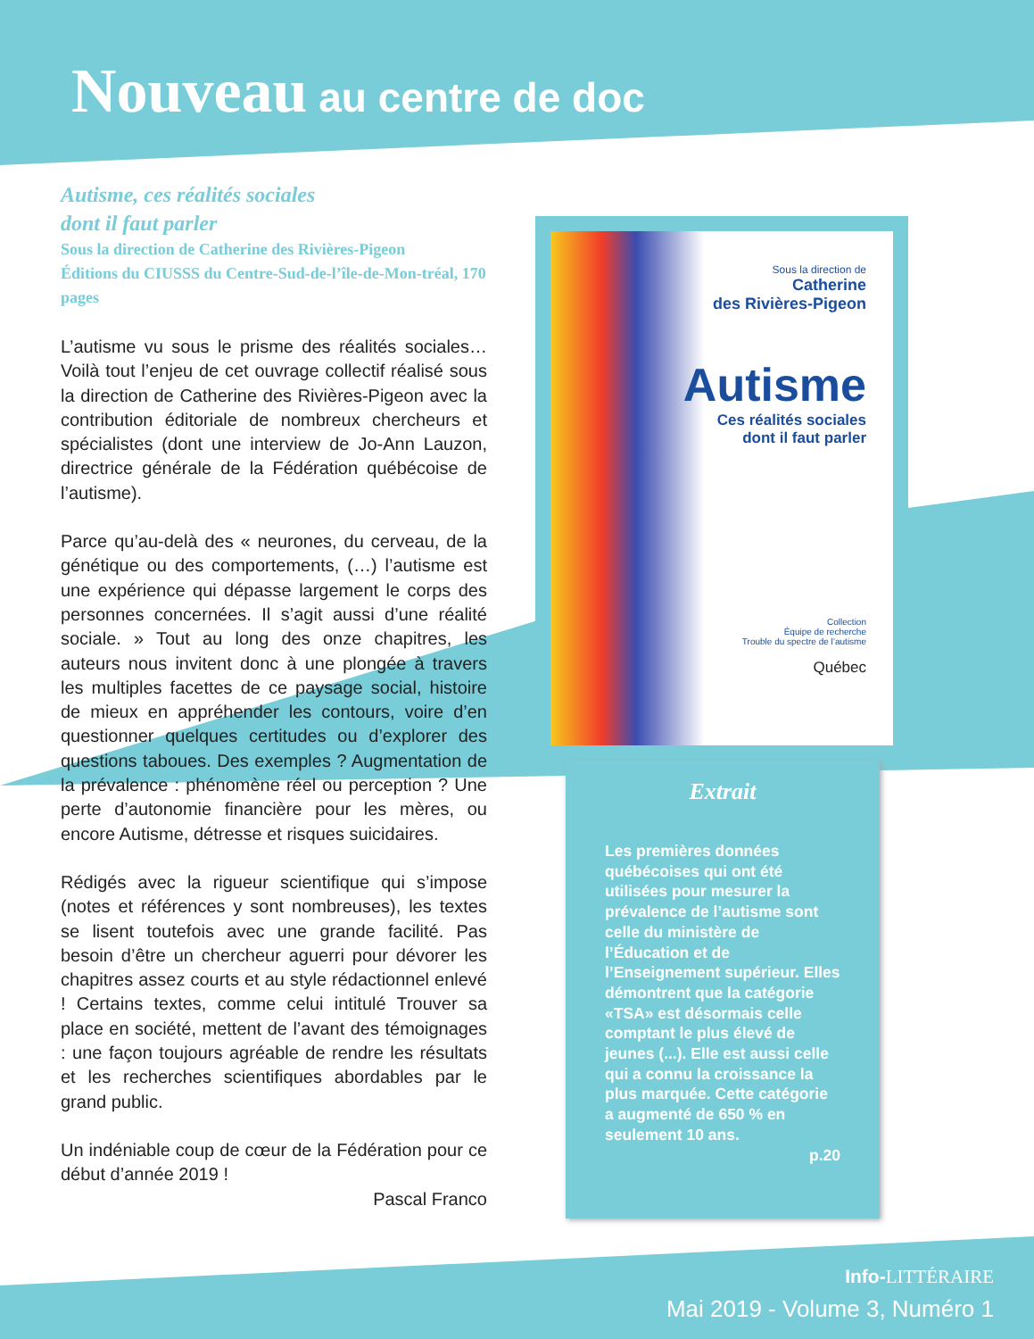Nouveau au centre de doc
Autisme, ces réalités sociales
dont il faut parler
Sous la direction de Catherine des Rivières-Pigeon
Éditions du CIUSSS du Centre-Sud-de-l’île-de-Mon-tréal, 170 pages
L’autisme vu sous le prisme des réalités sociales… Voilà tout l’enjeu de cet ouvrage collectif réalisé sous la direction de Catherine des Rivières-Pigeon avec la contribution éditoriale de nombreux chercheurs et spécialistes (dont une interview de Jo-Ann Lauzon, directrice générale de la Fédération québécoise de l’autisme).
Parce qu’au-delà des « neurones, du cerveau, de la génétique ou des comportements, (…) l’autisme est une expérience qui dépasse largement le corps des personnes concernées. Il s’agit aussi d’une réalité sociale. » Tout au long des onze chapitres, les auteurs nous invitent donc à une plongée à travers les multiples facettes de ce paysage social, histoire de mieux en appréhender les contours, voire d’en questionner quelques certitudes ou d’explorer des questions taboues. Des exemples ? Augmentation de la prévalence : phénomène réel ou perception ? Une perte d’autonomie financière pour les mères, ou encore Autisme, détresse et risques suicidaires.
Rédigés avec la rigueur scientifique qui s’impose (notes et références y sont nombreuses), les textes se lisent toutefois avec une grande facilité. Pas besoin d’être un chercheur aguerri pour dévorer les chapitres assez courts et au style rédactionnel enlevé ! Certains textes, comme celui intitulé Trouver sa place en société, mettent de l’avant des témoignages : une façon toujours agréable de rendre les résultats et les recherches scientifiques abordables par le grand public.
Un indéniable coup de cœur de la Fédération pour ce début d’année 2019 !
Pascal Franco
Sous la direction de
Catherine
des Rivières-Pigeon
Autisme
Ces réalités sociales
dont il faut parler
Collection
Équipe de recherche
Trouble du spectre de l’autisme
Québec
Extrait
Les premières données québécoises qui ont été utilisées pour mesurer la prévalence de l’autisme sont celle du ministère de l’Éducation et de l’Enseignement supérieur. Elles démontrent que la catégorie «TSA» est désormais celle comptant le plus élevé de jeunes (...). Elle est aussi celle qui a connu la croissance la plus marquée. Cette catégorie a augmenté de 650 % en seulement 10 ans.
p.20
Info-LITTÉRAIRE
Mai 2019 - Volume 3, Numéro 1